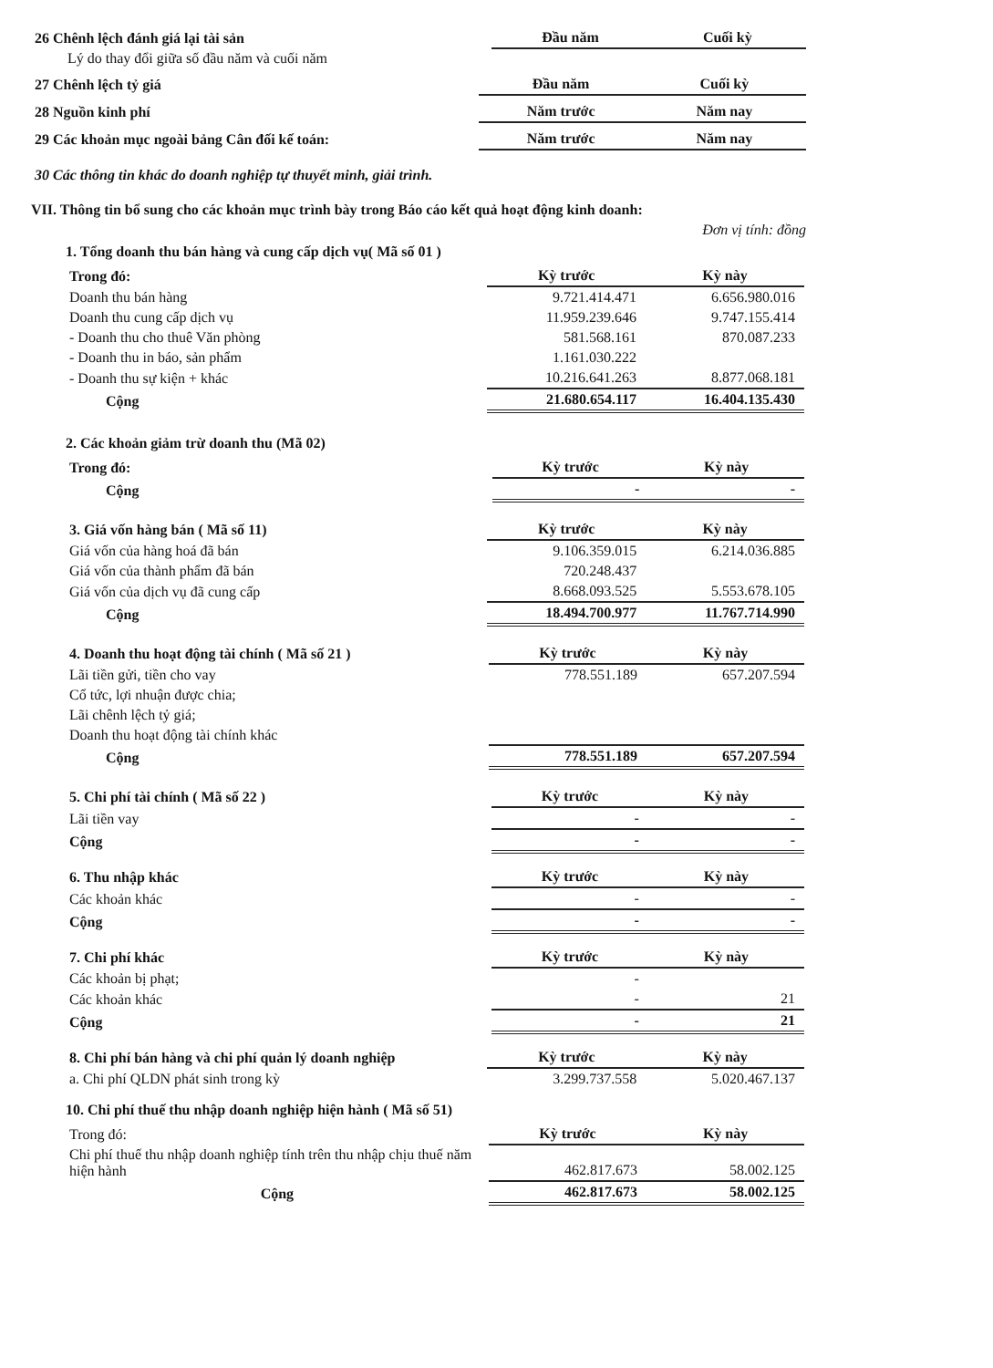| 26 Chênh lệch đánh giá lại tài sản | Đầu năm | Cuối kỳ |
| Lý do thay đổi giữa số đầu năm và cuối năm | | |
| 27 Chênh lệch tỷ giá | Đầu năm | Cuối kỳ |
| 28 Nguồn kinh phí | Năm trước | Năm nay |
| 29 Các khoản mục ngoài bảng Cân đối kế toán: | Năm trước | Năm nay |
30 Các thông tin khác do doanh nghiệp tự thuyết minh, giải trình.
VII. Thông tin bổ sung cho các khoản mục trình bày trong Báo cáo kết quả hoạt động kinh doanh:
Đơn vị tính: đồng
1. Tổng doanh thu bán hàng và cung cấp dịch vụ( Mã số 01 )
| Trong đó: | Kỳ trước | Kỳ này |
| Doanh thu bán hàng | 9.721.414.471 | 6.656.980.016 |
| Doanh thu cung cấp dịch vụ | 11.959.239.646 | 9.747.155.414 |
| - Doanh thu cho thuê Văn phòng | 581.568.161 | 870.087.233 |
| - Doanh thu in báo, sản phẩm | 1.161.030.222 | |
| - Doanh thu sự kiện + khác | 10.216.641.263 | 8.877.068.181 |
| Cộng | 21.680.654.117 | 16.404.135.430 |
2. Các khoản giảm trừ doanh thu (Mã 02)
| Trong đó: | Kỳ trước | Kỳ này |
| Cộng | - | - |
| 3. Giá vốn hàng bán ( Mã số 11) | Kỳ trước | Kỳ này |
| Giá vốn của hàng hoá đã bán | 9.106.359.015 | 6.214.036.885 |
| Giá vốn của thành phẩm đã bán | 720.248.437 | |
| Giá vốn của dịch vụ đã cung cấp | 8.668.093.525 | 5.553.678.105 |
| Cộng | 18.494.700.977 | 11.767.714.990 |
| 4. Doanh thu hoạt động tài chính ( Mã số 21 ) | Kỳ trước | Kỳ này |
| Lãi tiền gửi, tiền cho vay | 778.551.189 | 657.207.594 |
| Cổ tức, lợi nhuận được chia; | | |
| Lãi chênh lệch tỷ giá; | | |
| Doanh thu hoạt động tài chính khác | | |
| Cộng | 778.551.189 | 657.207.594 |
| 5. Chi phí tài chính ( Mã số 22 ) | Kỳ trước | Kỳ này |
| Lãi tiền vay | - | - |
| Cộng | - | - |
| 6. Thu nhập khác | Kỳ trước | Kỳ này |
| Các khoản khác | - | - |
| Cộng | - | - |
| 7. Chi phí khác | Kỳ trước | Kỳ này |
| Các khoản bị phạt; | - | |
| Các khoản khác | - | 21 |
| Cộng | - | 21 |
| 8. Chi phí bán hàng và chi phí quản lý doanh nghiệp | Kỳ trước | Kỳ này |
| a. Chi phí QLDN phát sinh trong kỳ | 3.299.737.558 | 5.020.467.137 |
10. Chi phí thuế thu nhập doanh nghiệp hiện hành ( Mã số 51)
| Trong đó: | Kỳ trước | Kỳ này |
| Chi phí thuế thu nhập doanh nghiệp tính trên thu nhập chịu thuế năm hiện hành | 462.817.673 | 58.002.125 |
| Cộng | 462.817.673 | 58.002.125 |